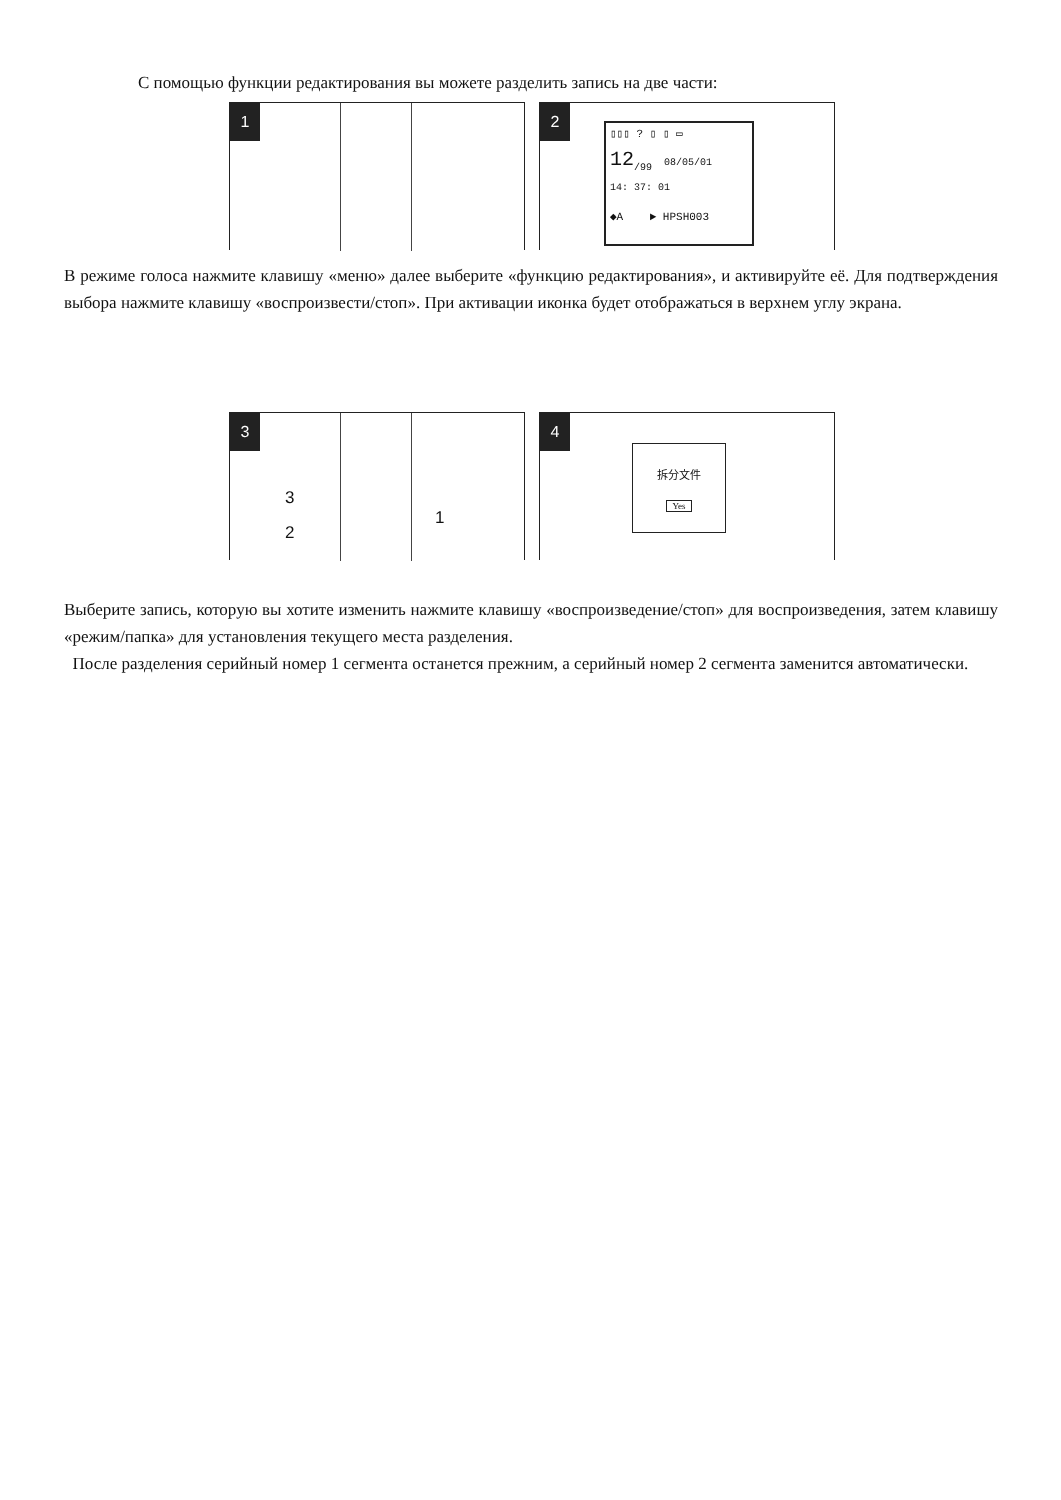С помощью функции редактирования вы можете разделить запись на две части:
1 2
▯▯▯ ? ▯ ▯ ▭
12<sub>/99</sub> 08/05/01
14: 37: 01
◆A ► HPSH003
В режиме голоса нажмите клавишу «меню» далее выберите «функцию редактирования», и активируйте её. Для подтверждения выбора нажмите клавишу «воспроизвести/стоп». При активации иконка будет отображаться в верхнем углу экрана.
3
3
2
1
4
拆分文件
Yes
Выберите запись, которую вы хотите изменить нажмите клавишу «воспроизведение/стоп» для воспроизведения, затем клавишу «режим/папка» для установления текущего места разделения.
После разделения серийный номер 1 сегмента останется прежним, а серийный номер 2 сегмента заменится автоматически.